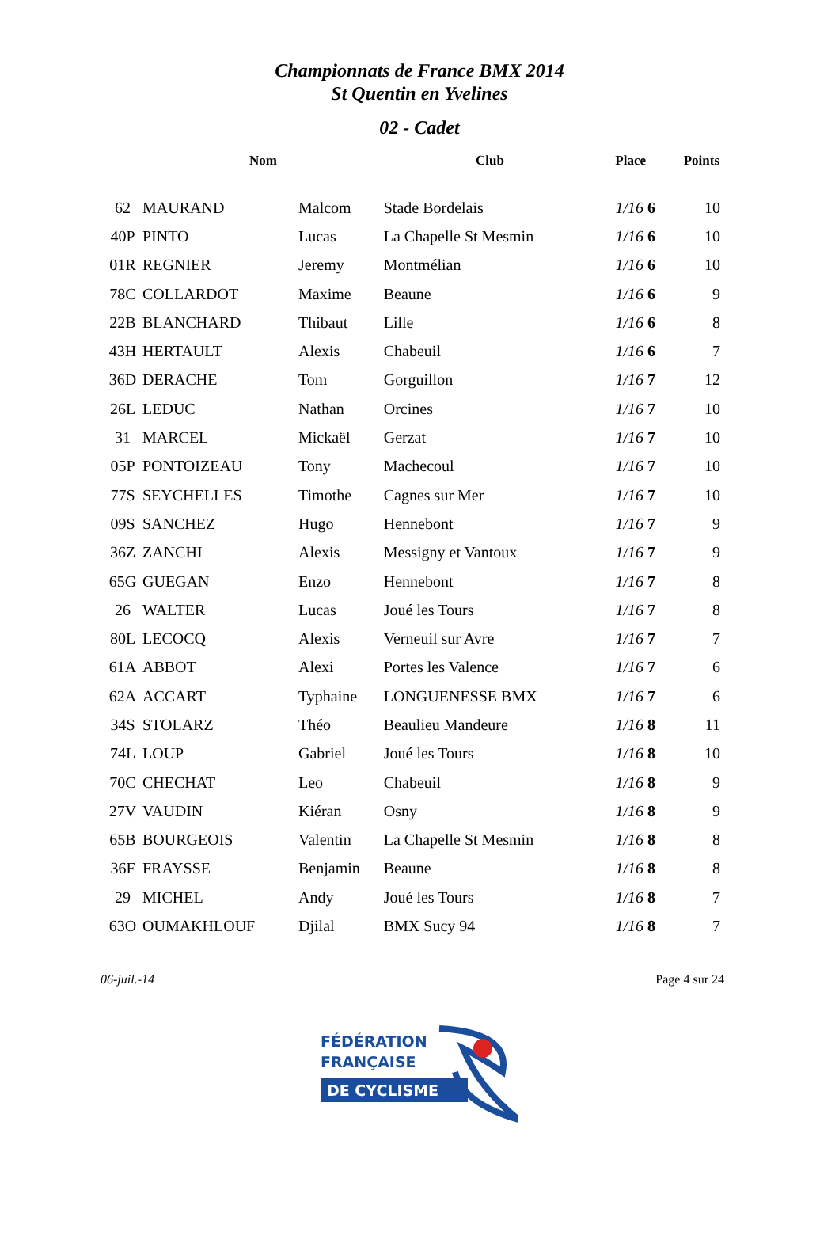Championnats de France BMX 2014
St Quentin en Yvelines
02 - Cadet
| | Nom | | Club | Place | Points |
| --- | --- | --- | --- | --- | --- |
| 62 | MAURAND | Malcom | Stade Bordelais | 1/16 6 | 10 |
| 40P | PINTO | Lucas | La Chapelle St Mesmin | 1/16 6 | 10 |
| 01R | REGNIER | Jeremy | Montmélian | 1/16 6 | 10 |
| 78C | COLLARDOT | Maxime | Beaune | 1/16 6 | 9 |
| 22B | BLANCHARD | Thibaut | Lille | 1/16 6 | 8 |
| 43H | HERTAULT | Alexis | Chabeuil | 1/16 6 | 7 |
| 36D | DERACHE | Tom | Gorguillon | 1/16 7 | 12 |
| 26L | LEDUC | Nathan | Orcines | 1/16 7 | 10 |
| 31 | MARCEL | Mickaël | Gerzat | 1/16 7 | 10 |
| 05P | PONTOIZEAU | Tony | Machecoul | 1/16 7 | 10 |
| 77S | SEYCHELLES | Timothe | Cagnes sur Mer | 1/16 7 | 10 |
| 09S | SANCHEZ | Hugo | Hennebont | 1/16 7 | 9 |
| 36Z | ZANCHI | Alexis | Messigny et Vantoux | 1/16 7 | 9 |
| 65G | GUEGAN | Enzo | Hennebont | 1/16 7 | 8 |
| 26 | WALTER | Lucas | Joué les Tours | 1/16 7 | 8 |
| 80L | LECOCQ | Alexis | Verneuil sur Avre | 1/16 7 | 7 |
| 61A | ABBOT | Alexi | Portes les Valence | 1/16 7 | 6 |
| 62A | ACCART | Typhaine | LONGUENESSE BMX | 1/16 7 | 6 |
| 34S | STOLARZ | Théo | Beaulieu Mandeure | 1/16 8 | 11 |
| 74L | LOUP | Gabriel | Joué les Tours | 1/16 8 | 10 |
| 70C | CHECHAT | Leo | Chabeuil | 1/16 8 | 9 |
| 27V | VAUDIN | Kiéran | Osny | 1/16 8 | 9 |
| 65B | BOURGEOIS | Valentin | La Chapelle St Mesmin | 1/16 8 | 8 |
| 36F | FRAYSSE | Benjamin | Beaune | 1/16 8 | 8 |
| 29 | MICHEL | Andy | Joué les Tours | 1/16 8 | 7 |
| 63O | OUMAKHLOUF | Djilal | BMX Sucy 94 | 1/16 8 | 7 |
06-juil.-14 Page 4 sur 24
FÉDÉRATION
FRANÇAISE
DE CYCLISME